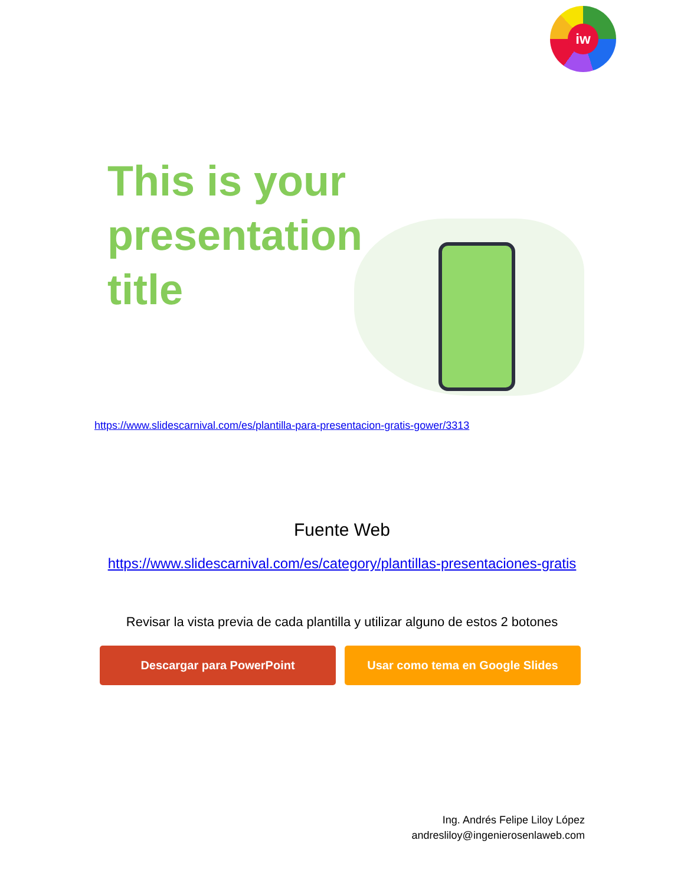iw
This is your presentation title
https://www.slidescarnival.com/es/plantilla-para-presentacion-gratis-gower/3313
Fuente Web
https://www.slidescarnival.com/es/category/plantillas-presentaciones-gratis
Revisar la vista previa de cada plantilla y utilizar alguno de estos 2 botones
Descargar para PowerPoint Usar como tema en Google Slides
Ing. Andrés Felipe Liloy López
andresliloy@ingenierosenlaweb.com